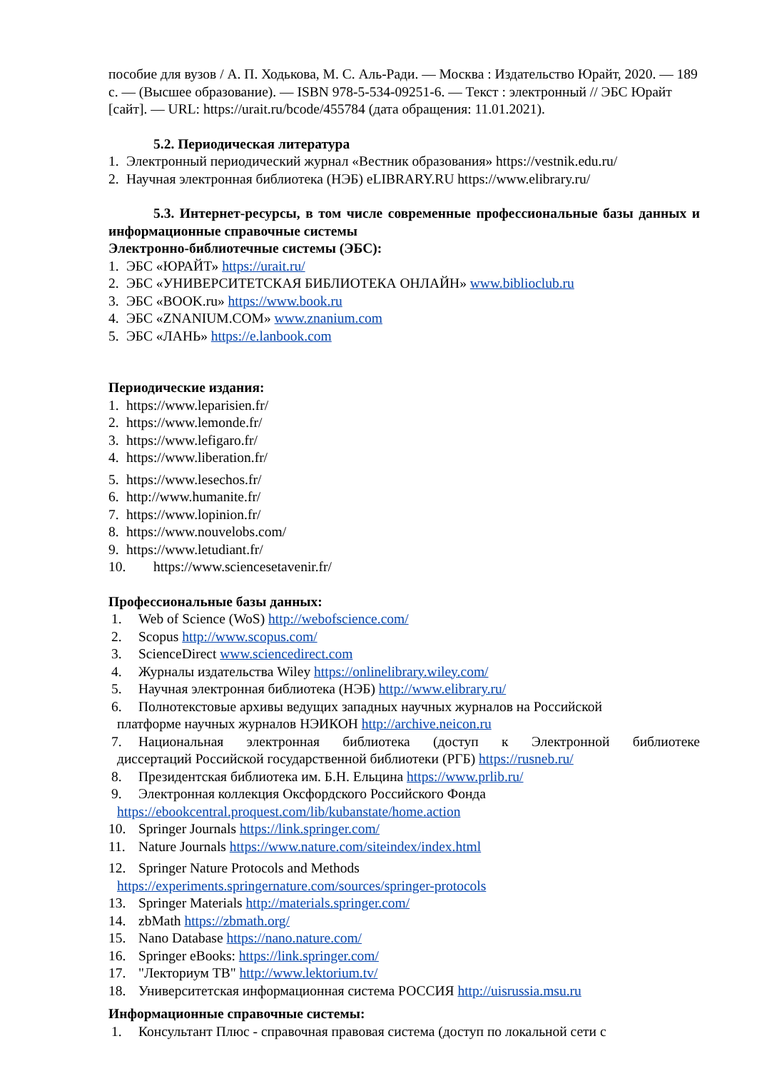пособие для вузов / А. П. Ходькова, М. С. Аль-Ради. — Москва : Издательство Юрайт, 2020. — 189 с. — (Высшее образование). — ISBN 978-5-534-09251-6. — Текст : электронный // ЭБС Юрайт [сайт]. — URL: https://urait.ru/bcode/455784 (дата обращения: 11.01.2021).
5.2. Периодическая литература
1. Электронный периодический журнал «Вестник образования» https://vestnik.edu.ru/
2. Научная электронная библиотека (НЭБ) eLIBRARY.RU https://www.elibrary.ru/
5.3. Интернет-ресурсы, в том числе современные профессиональные базы данных и информационные справочные системы
Электронно-библиотечные системы (ЭБС):
1. ЭБС «ЮРАЙТ» https://urait.ru/
2. ЭБС «УНИВЕРСИТЕТСКАЯ БИБЛИОТЕКА ОНЛАЙН» www.biblioclub.ru
3. ЭБС «BOOK.ru» https://www.book.ru
4. ЭБС «ZNANIUM.COM» www.znanium.com
5. ЭБС «ЛАНЬ» https://e.lanbook.com
Периодические издания:
1. https://www.leparisien.fr/
2. https://www.lemonde.fr/
3. https://www.lefigaro.fr/
4. https://www.liberation.fr/
5. https://www.lesechos.fr/
6. http://www.humanite.fr/
7. https://www.lopinion.fr/
8. https://www.nouvelobs.com/
9. https://www.letudiant.fr/
10. https://www.sciencesetavenir.fr/
Профессиональные базы данных:
1. Web of Science (WoS) http://webofscience.com/
2. Scopus http://www.scopus.com/
3. ScienceDirect www.sciencedirect.com
4. Журналы издательства Wiley https://onlinelibrary.wiley.com/
5. Научная электронная библиотека (НЭБ) http://www.elibrary.ru/
6. Полнотекстовые архивы ведущих западных научных журналов на Российской
платформе научных журналов НЭИКОН http://archive.neicon.ru
7. Национальная электронная библиотека (доступ к Электронной библиотеке
диссертаций Российской государственной библиотеки (РГБ) https://rusneb.ru/
8. Президентская библиотека им. Б.Н. Ельцина https://www.prlib.ru/
9. Электронная коллекция Оксфордского Российского Фонда
https://ebookcentral.proquest.com/lib/kubanstate/home.action
10. Springer Journals https://link.springer.com/
11. Nature Journals https://www.nature.com/siteindex/index.html
12. Springer Nature Protocols and Methods
https://experiments.springernature.com/sources/springer-protocols
13. Springer Materials http://materials.springer.com/
14. zbMath https://zbmath.org/
15. Nano Database https://nano.nature.com/
16. Springer eBooks: https://link.springer.com/
17. "Лекториум ТВ" http://www.lektorium.tv/
18. Университетская информационная система РОССИЯ http://uisrussia.msu.ru
Информационные справочные системы:
1. Консультант Плюс - справочная правовая система (доступ по локальной сети с